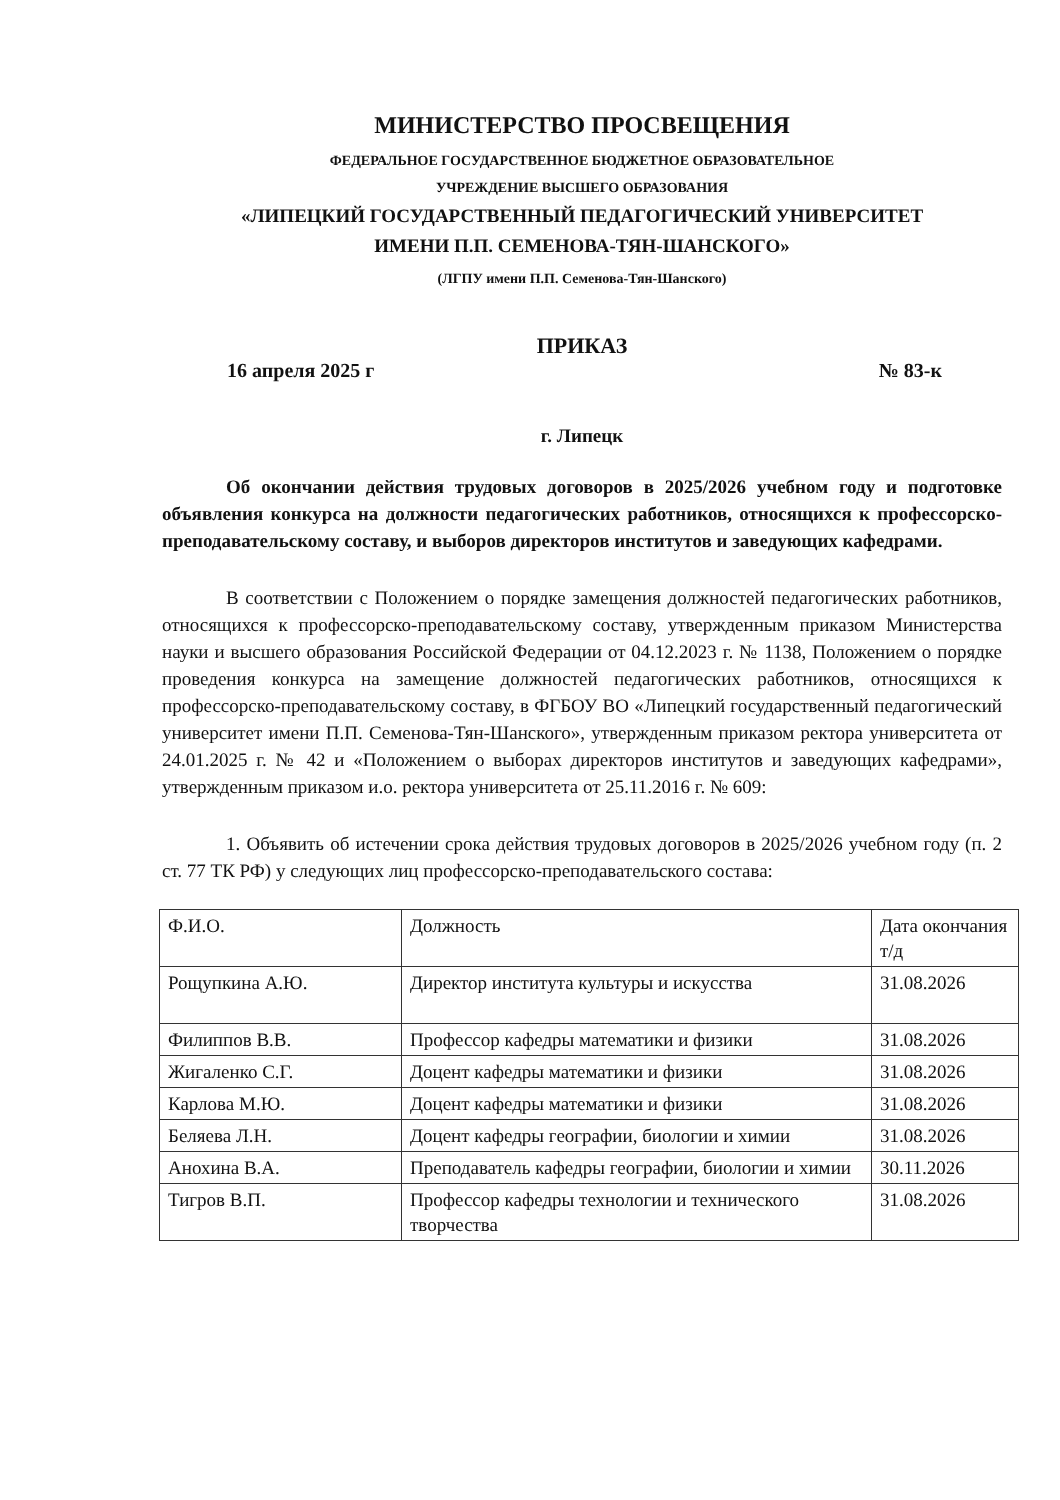МИНИСТЕРСТВО ПРОСВЕЩЕНИЯ
ФЕДЕРАЛЬНОЕ ГОСУДАРСТВЕННОЕ БЮДЖЕТНОЕ ОБРАЗОВАТЕЛЬНОЕ
УЧРЕЖДЕНИЕ ВЫСШЕГО ОБРАЗОВАНИЯ
«ЛИПЕЦКИЙ ГОСУДАРСТВЕННЫЙ ПЕДАГОГИЧЕСКИЙ УНИВЕРСИТЕТ
ИМЕНИ П.П. СЕМЕНОВА-ТЯН-ШАНСКОГО»
(ЛГПУ имени П.П. Семенова-Тян-Шанского)
ПРИКАЗ
16 апреля 2025 г № 83-к
г. Липецк
Об окончании действия трудовых договоров в 2025/2026 учебном году и подготовке объявления конкурса на должности педагогических работников, относящихся к профессорско-преподавательскому составу, и выборов директоров институтов и заведующих кафедрами.
В соответствии с Положением о порядке замещения должностей педагогических работников, относящихся к профессорско-преподавательскому составу, утвержденным приказом Министерства науки и высшего образования Российской Федерации от 04.12.2023 г. № 1138, Положением о порядке проведения конкурса на замещение должностей педагогических работников, относящихся к профессорско-преподавательскому составу, в ФГБОУ ВО «Липецкий государственный педагогический университет имени П.П. Семенова-Тян-Шанского», утвержденным приказом ректора университета от 24.01.2025 г. № 42 и «Положением о выборах директоров институтов и заведующих кафедрами», утвержденным приказом и.о. ректора университета от 25.11.2016 г. № 609:
1. Объявить об истечении срока действия трудовых договоров в 2025/2026 учебном году (п. 2 ст. 77 ТК РФ) у следующих лиц профессорско-преподавательского состава:
| Ф.И.О. | Должность | Дата окончания т/д |
| Рощупкина А.Ю. | Директор института культуры и искусства | 31.08.2026 |
| Филиппов В.В. | Профессор кафедры математики и физики | 31.08.2026 |
| Жигаленко С.Г. | Доцент кафедры математики и физики | 31.08.2026 |
| Карлова М.Ю. | Доцент кафедры математики и физики | 31.08.2026 |
| Беляева Л.Н. | Доцент кафедры географии, биологии и химии | 31.08.2026 |
| Анохина В.А. | Преподаватель кафедры географии, биологии и химии | 30.11.2026 |
| Тигров В.П. | Профессор кафедры технологии и технического творчества | 31.08.2026 |